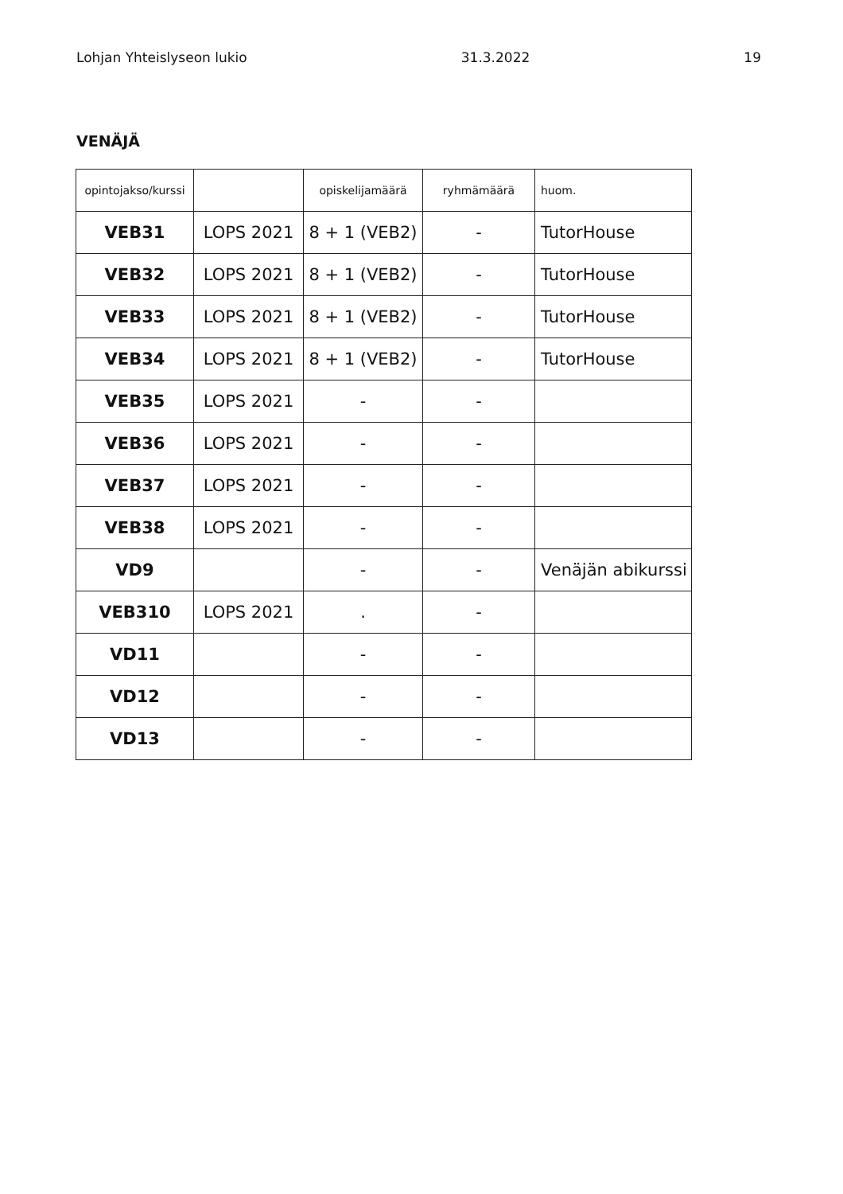Lohjan Yhteislyseon lukio 31.3.2022 19
VENÄJÄ
| opintojakso/kurssi | | opiskelijamäärä | ryhmämäärä | huom. |
| --- | --- | --- | --- | --- |
| VEB31 | LOPS 2021 | 8 + 1 (VEB2) | - | TutorHouse |
| VEB32 | LOPS 2021 | 8 + 1 (VEB2) | - | TutorHouse |
| VEB33 | LOPS 2021 | 8 + 1 (VEB2) | - | TutorHouse |
| VEB34 | LOPS 2021 | 8 + 1 (VEB2) | - | TutorHouse |
| VEB35 | LOPS 2021 | - | - | |
| VEB36 | LOPS 2021 | - | - | |
| VEB37 | LOPS 2021 | - | - | |
| VEB38 | LOPS 2021 | - | - | |
| VD9 | | - | - | Venäjän abikurssi |
| VEB310 | LOPS 2021 | . | - | |
| VD11 | | - | - | |
| VD12 | | - | - | |
| VD13 | | - | - | |